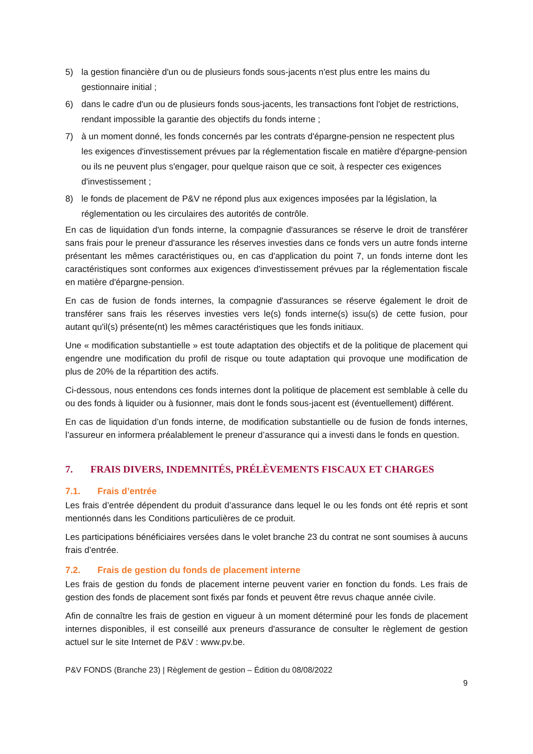5) la gestion financière d'un ou de plusieurs fonds sous-jacents n'est plus entre les mains du gestionnaire initial ;
6) dans le cadre d'un ou de plusieurs fonds sous-jacents, les transactions font l'objet de restrictions, rendant impossible la garantie des objectifs du fonds interne ;
7) à un moment donné, les fonds concernés par les contrats d'épargne-pension ne respectent plus les exigences d'investissement prévues par la réglementation fiscale en matière d'épargne-pension ou ils ne peuvent plus s'engager, pour quelque raison que ce soit, à respecter ces exigences d'investissement ;
8) le fonds de placement de P&V ne répond plus aux exigences imposées par la législation, la réglementation ou les circulaires des autorités de contrôle.
En cas de liquidation d'un fonds interne, la compagnie d'assurances se réserve le droit de transférer sans frais pour le preneur d'assurance les réserves investies dans ce fonds vers un autre fonds interne présentant les mêmes caractéristiques ou, en cas d'application du point 7, un fonds interne dont les caractéristiques sont conformes aux exigences d'investissement prévues par la réglementation fiscale en matière d'épargne-pension.
En cas de fusion de fonds internes, la compagnie d'assurances se réserve également le droit de transférer sans frais les réserves investies vers le(s) fonds interne(s) issu(s) de cette fusion, pour autant qu'il(s) présente(nt) les mêmes caractéristiques que les fonds initiaux.
Une « modification substantielle » est toute adaptation des objectifs et de la politique de placement qui engendre une modification du profil de risque ou toute adaptation qui provoque une modification de plus de 20% de la répartition des actifs.
Ci-dessous, nous entendons ces fonds internes dont la politique de placement est semblable à celle du ou des fonds à liquider ou à fusionner, mais dont le fonds sous-jacent est (éventuellement) différent.
En cas de liquidation d’un fonds interne, de modification substantielle ou de fusion de fonds internes, l’assureur en informera préalablement le preneur d’assurance qui a investi dans le fonds en question.
7. FRAIS DIVERS, INDEMNITÉS, PRÉLÈVEMENTS FISCAUX ET CHARGES
7.1. Frais d’entrée
Les frais d’entrée dépendent du produit d’assurance dans lequel le ou les fonds ont été repris et sont mentionnés dans les Conditions particulières de ce produit.
Les participations bénéficiaires versées dans le volet branche 23 du contrat ne sont soumises à aucuns frais d’entrée.
7.2. Frais de gestion du fonds de placement interne
Les frais de gestion du fonds de placement interne peuvent varier en fonction du fonds. Les frais de gestion des fonds de placement sont fixés par fonds et peuvent être revus chaque année civile.
Afin de connaître les frais de gestion en vigueur à un moment déterminé pour les fonds de placement internes disponibles, il est conseillé aux preneurs d'assurance de consulter le règlement de gestion actuel sur le site Internet de P&V : www.pv.be.
P&V FONDS (Branche 23) | Règlement de gestion – Édition du 08/08/2022
9